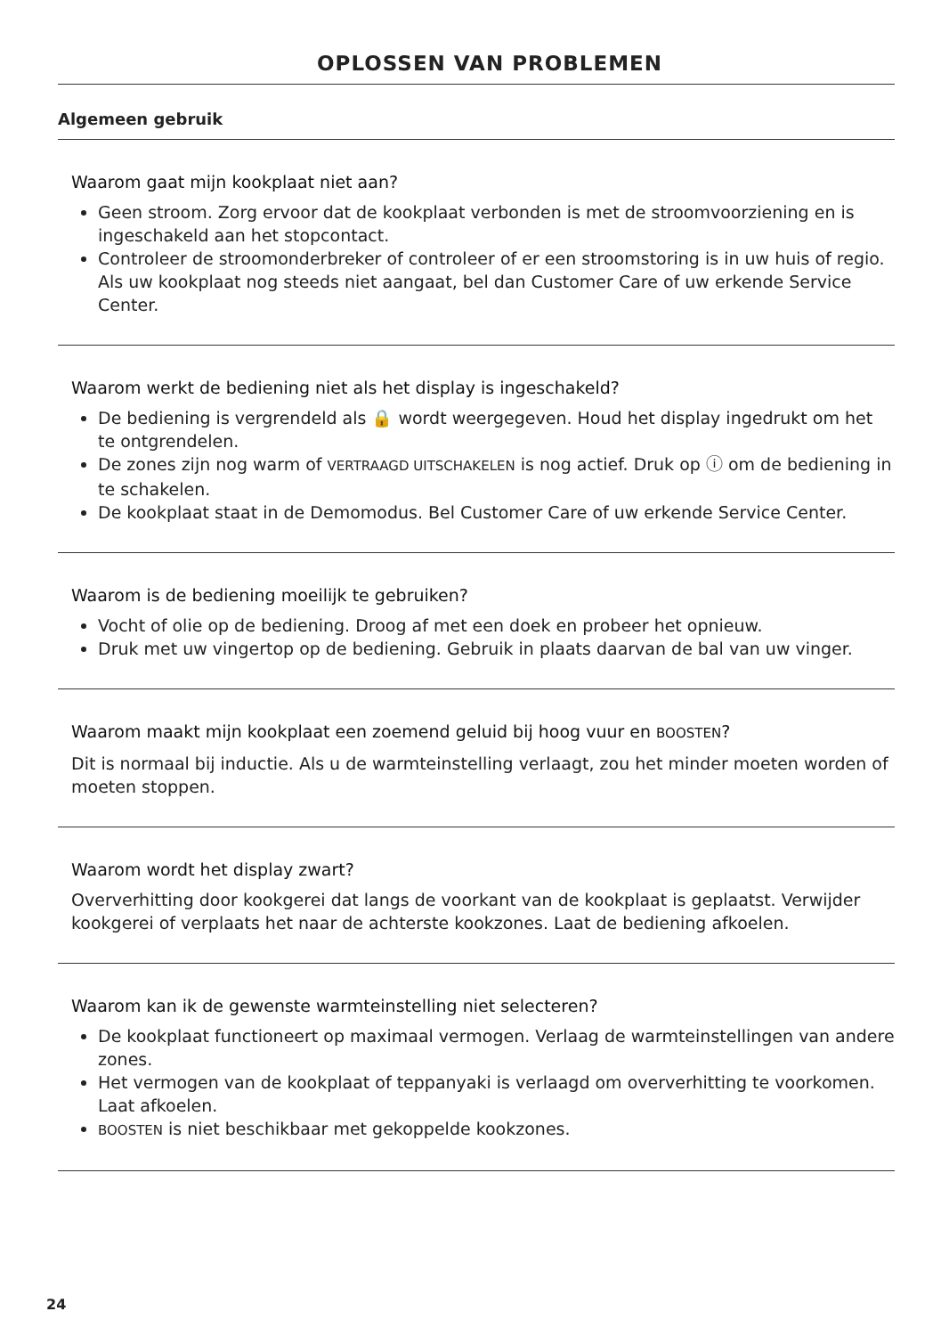OPLOSSEN VAN PROBLEMEN
Algemeen gebruik
Waarom gaat mijn kookplaat niet aan?
Geen stroom. Zorg ervoor dat de kookplaat verbonden is met de stroomvoorziening en is ingeschakeld aan het stopcontact.
Controleer de stroomonderbreker of controleer of er een stroomstoring is in uw huis of regio. Als uw kookplaat nog steeds niet aangaat, bel dan Customer Care of uw erkende Service Center.
Waarom werkt de bediening niet als het display is ingeschakeld?
De bediening is vergrendeld als 🔒 wordt weergegeven. Houd het display ingedrukt om het te ontgrendelen.
De zones zijn nog warm of VERTRAAGD UITSCHAKELEN is nog actief. Druk op ⓘ om de bediening in te schakelen.
De kookplaat staat in de Demomodus. Bel Customer Care of uw erkende Service Center.
Waarom is de bediening moeilijk te gebruiken?
Vocht of olie op de bediening. Droog af met een doek en probeer het opnieuw.
Druk met uw vingertop op de bediening. Gebruik in plaats daarvan de bal van uw vinger.
Waarom maakt mijn kookplaat een zoemend geluid bij hoog vuur en BOOSTEN?
Dit is normaal bij inductie. Als u de warmteinstelling verlaagt, zou het minder moeten worden of moeten stoppen.
Waarom wordt het display zwart?
Oververhitting door kookgerei dat langs de voorkant van de kookplaat is geplaatst. Verwijder kookgerei of verplaats het naar de achterste kookzones. Laat de bediening afkoelen.
Waarom kan ik de gewenste warmteinstelling niet selecteren?
De kookplaat functioneert op maximaal vermogen. Verlaag de warmteinstellingen van andere zones.
Het vermogen van de kookplaat of teppanyaki is verlaagd om oververhitting te voorkomen. Laat afkoelen.
BOOSTEN is niet beschikbaar met gekoppelde kookzones.
24